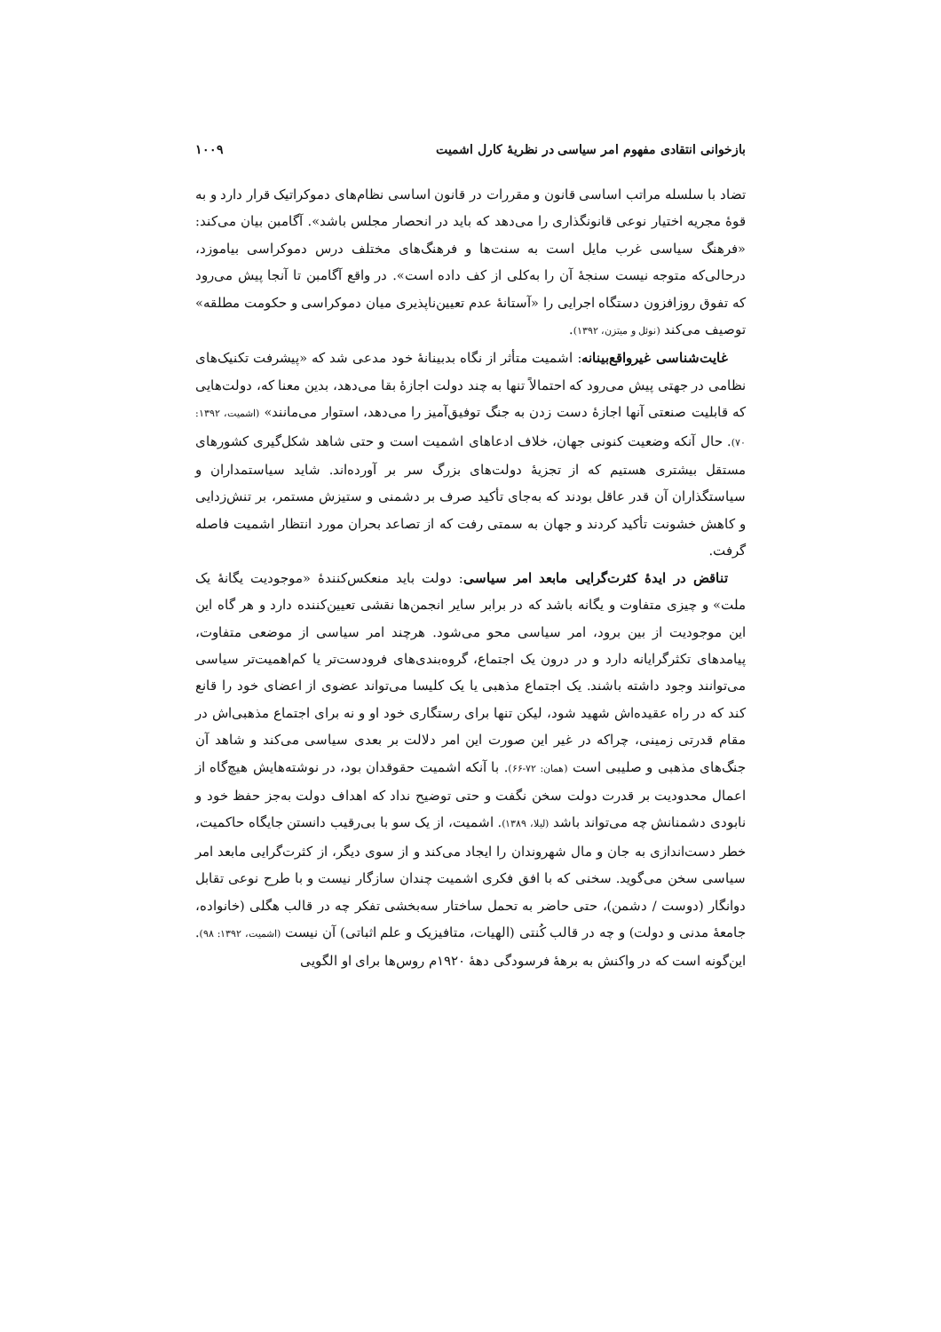بازخوانی انتقادی مفهوم امر سیاسی در نظریهٔ کارل اشمیت ۱۰۰۹
تضاد با سلسله مراتب اساسی قانون و مقررات در قانون اساسی نظام‌های دموکراتیک قرار دارد و به قوهٔ مجریه اختیار نوعی قانونگذاری را می‌دهد که باید در انحصار مجلس باشد». آگامبن بیان می‌کند: «فرهنگ سیاسی غرب مایل است به سنت‌ها و فرهنگ‌های مختلف درس دموکراسی بیاموزد، درحالی‌که متوجه نیست سنجهٔ آن را به‌کلی از کف داده است». در واقع آگامبن تا آنجا پیش می‌رود که تفوق روزافزون دستگاه اجرایی را «آستانهٔ عدم تعیین‌ناپذیری میان دموکراسی و حکومت مطلقه» توصیف می‌کند (نوئل و میتزن، ۱۳۹۲).
غایت‌شناسی غیرواقع‌بینانه: اشمیت متأثر از نگاه بدبینانهٔ خود مدعی شد که «پیشرفت تکنیک‌های نظامی در جهتی پیش می‌رود که احتمالاً تنها به چند دولت اجازهٔ بقا می‌دهد، بدین معنا که، دولت‌هایی که قابلیت صنعتی آنها اجازهٔ دست زدن به جنگ توفیق‌آمیز را می‌دهد، استوار می‌مانند» (اشمیت، ۱۳۹۲: ۷۰). حال آنکه وضعیت کنونی جهان، خلاف ادعاهای اشمیت است و حتی شاهد شکل‌گیری کشورهای مستقل بیشتری هستیم که از تجزیهٔ دولت‌های بزرگ سر بر آورده‌اند. شاید سیاستمداران و سیاستگذاران آن قدر عاقل بودند که به‌جای تأکید صرف بر دشمنی و ستیزش مستمر، بر تنش‌زدایی و کاهش خشونت تأکید کردند و جهان به سمتی رفت که از تصاعد بحران مورد انتظار اشمیت فاصله گرفت.
تناقض در ایدهٔ کثرت‌گرایی مابعد امر سیاسی: دولت باید منعکس‌کنندهٔ «موجودیت یگانهٔ یک ملت» و چیزی متفاوت و یگانه باشد که در برابر سایر انجمن‌ها نقشی تعیین‌کننده دارد و هر گاه این این موجودیت از بین برود، امر سیاسی محو می‌شود. هرچند امر سیاسی از موضعی متفاوت، پیامدهای تکثرگرایانه دارد و در درون یک اجتماع، گروه‌بندی‌های فرودست‌تر یا کم‌اهمیت‌تر سیاسی می‌توانند وجود داشته باشند. یک اجتماع مذهبی یا یک کلیسا می‌تواند عضوی از اعضای خود را قانع کند که در راه عقیده‌اش شهید شود، لیکن تنها برای رستگاری خود او و نه برای اجتماع مذهبی‌اش در مقام قدرتی زمینی، چراکه در غیر این صورت این امر دلالت بر بعدی سیاسی می‌کند و شاهد آن جنگ‌های مذهبی و صلیبی است (همان: ۷۲-۶۶). با آنکه اشمیت حقوقدان بود، در نوشته‌هایش هیچ‌گاه از اعمال محدودیت بر قدرت دولت سخن نگفت و حتی توضیح نداد که اهداف دولت به‌جز حفظ خود و نابودی دشمنانش چه می‌تواند باشد (لیلا، ۱۳۸۹). اشمیت، از یک سو با بی‌رقیب دانستن جایگاه حاکمیت، خطر دست‌اندازی به جان و مال شهروندان را ایجاد می‌کند و از سوی دیگر، از کثرت‌گرایی مابعد امر سیاسی سخن می‌گوید. سخنی که با افق فکری اشمیت چندان سازگار نیست و با طرح نوعی تقابل دوانگار (دوست / دشمن)، حتی حاضر به تحمل ساختار سه‌بخشی تفکر چه در قالب هگلی (خانواده، جامعهٔ مدنی و دولت) و چه در قالب کُنتی (الهیات، متافیزیک و علم اثباتی) آن نیست (اشمیت، ۱۳۹۲: ۹۸). این‌گونه است که در واکنش به برههٔ فرسودگی دههٔ ۱۹۲۰م روس‌ها برای او الگویی